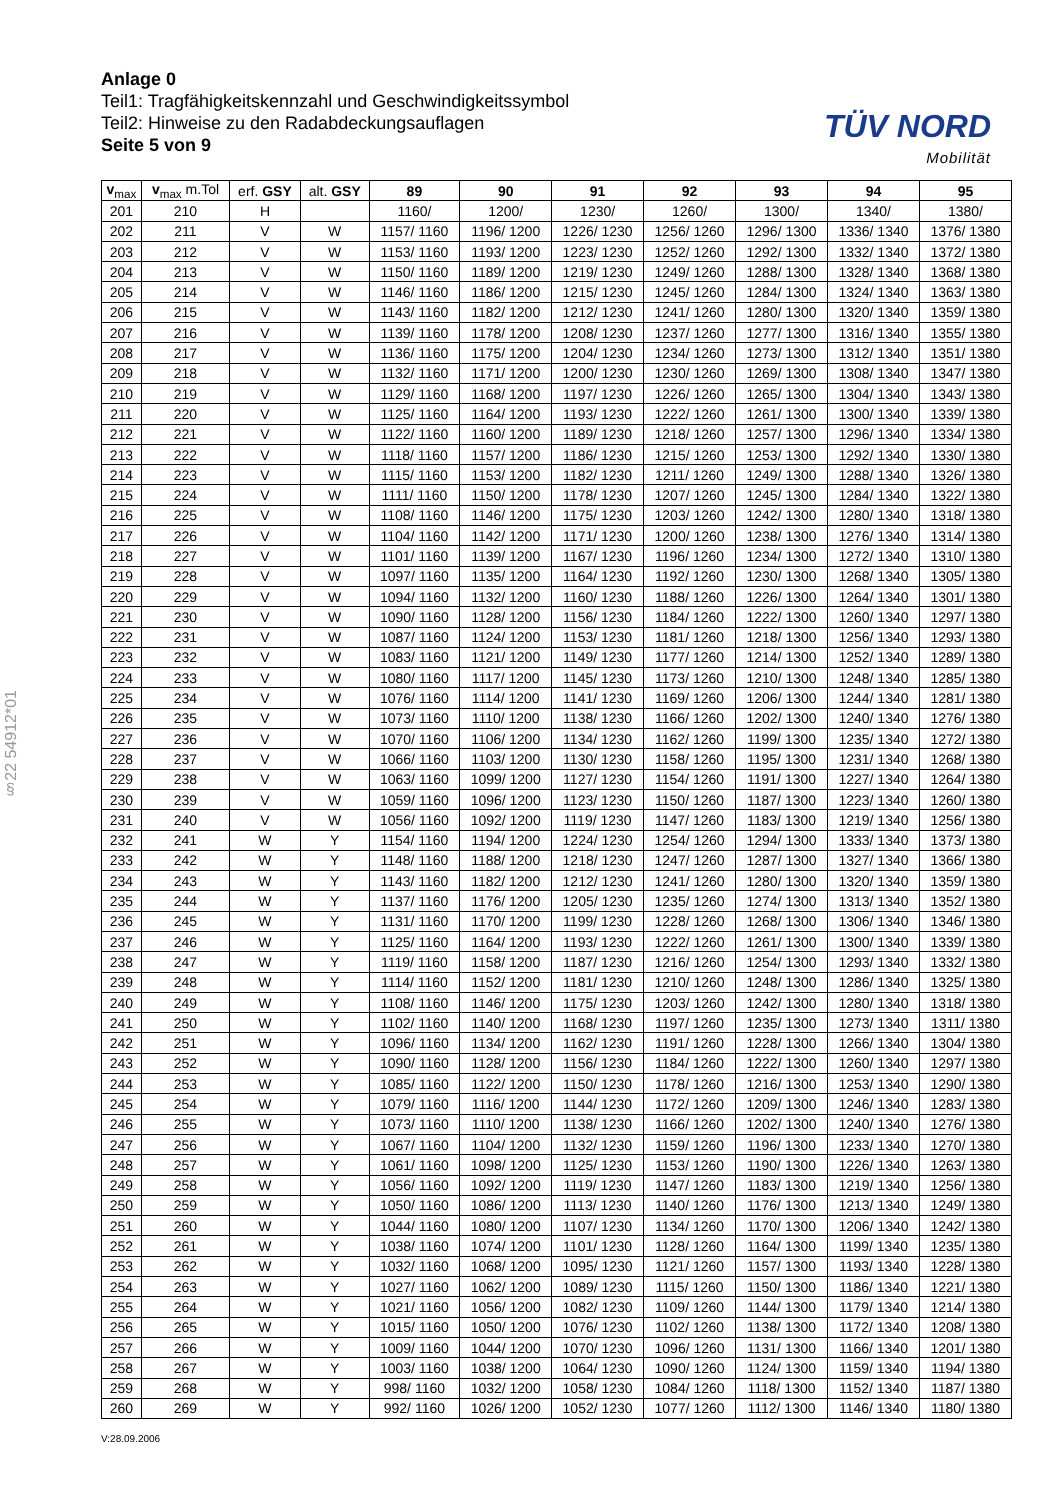§22 54912*01
Anlage 0
Teil1: Tragfähigkeitskennzahl und Geschwindigkeitssymbol
Teil2: Hinweise zu den Radabdeckungsauflagen
Seite 5 von 9
TÜV NORD
Mobilität
| v<sub>max</sub> | v<sub>max</sub> m.Tol | erf. GSY | alt. GSY | 89 | 90 | 91 | 92 | 93 | 94 | 95 |
| --- | --- | --- | --- | --- | --- | --- | --- | --- | --- | --- |
| 201 | 210 | H | | 1160/ | 1200/ | 1230/ | 1260/ | 1300/ | 1340/ | 1380/ |
| 202 | 211 | V | W | 1157/ 1160 | 1196/ 1200 | 1226/ 1230 | 1256/ 1260 | 1296/ 1300 | 1336/ 1340 | 1376/ 1380 |
| 203 | 212 | V | W | 1153/ 1160 | 1193/ 1200 | 1223/ 1230 | 1252/ 1260 | 1292/ 1300 | 1332/ 1340 | 1372/ 1380 |
| 204 | 213 | V | W | 1150/ 1160 | 1189/ 1200 | 1219/ 1230 | 1249/ 1260 | 1288/ 1300 | 1328/ 1340 | 1368/ 1380 |
| 205 | 214 | V | W | 1146/ 1160 | 1186/ 1200 | 1215/ 1230 | 1245/ 1260 | 1284/ 1300 | 1324/ 1340 | 1363/ 1380 |
| 206 | 215 | V | W | 1143/ 1160 | 1182/ 1200 | 1212/ 1230 | 1241/ 1260 | 1280/ 1300 | 1320/ 1340 | 1359/ 1380 |
| 207 | 216 | V | W | 1139/ 1160 | 1178/ 1200 | 1208/ 1230 | 1237/ 1260 | 1277/ 1300 | 1316/ 1340 | 1355/ 1380 |
| 208 | 217 | V | W | 1136/ 1160 | 1175/ 1200 | 1204/ 1230 | 1234/ 1260 | 1273/ 1300 | 1312/ 1340 | 1351/ 1380 |
| 209 | 218 | V | W | 1132/ 1160 | 1171/ 1200 | 1200/ 1230 | 1230/ 1260 | 1269/ 1300 | 1308/ 1340 | 1347/ 1380 |
| 210 | 219 | V | W | 1129/ 1160 | 1168/ 1200 | 1197/ 1230 | 1226/ 1260 | 1265/ 1300 | 1304/ 1340 | 1343/ 1380 |
| 211 | 220 | V | W | 1125/ 1160 | 1164/ 1200 | 1193/ 1230 | 1222/ 1260 | 1261/ 1300 | 1300/ 1340 | 1339/ 1380 |
| 212 | 221 | V | W | 1122/ 1160 | 1160/ 1200 | 1189/ 1230 | 1218/ 1260 | 1257/ 1300 | 1296/ 1340 | 1334/ 1380 |
| 213 | 222 | V | W | 1118/ 1160 | 1157/ 1200 | 1186/ 1230 | 1215/ 1260 | 1253/ 1300 | 1292/ 1340 | 1330/ 1380 |
| 214 | 223 | V | W | 1115/ 1160 | 1153/ 1200 | 1182/ 1230 | 1211/ 1260 | 1249/ 1300 | 1288/ 1340 | 1326/ 1380 |
| 215 | 224 | V | W | 1111/ 1160 | 1150/ 1200 | 1178/ 1230 | 1207/ 1260 | 1245/ 1300 | 1284/ 1340 | 1322/ 1380 |
| 216 | 225 | V | W | 1108/ 1160 | 1146/ 1200 | 1175/ 1230 | 1203/ 1260 | 1242/ 1300 | 1280/ 1340 | 1318/ 1380 |
| 217 | 226 | V | W | 1104/ 1160 | 1142/ 1200 | 1171/ 1230 | 1200/ 1260 | 1238/ 1300 | 1276/ 1340 | 1314/ 1380 |
| 218 | 227 | V | W | 1101/ 1160 | 1139/ 1200 | 1167/ 1230 | 1196/ 1260 | 1234/ 1300 | 1272/ 1340 | 1310/ 1380 |
| 219 | 228 | V | W | 1097/ 1160 | 1135/ 1200 | 1164/ 1230 | 1192/ 1260 | 1230/ 1300 | 1268/ 1340 | 1305/ 1380 |
| 220 | 229 | V | W | 1094/ 1160 | 1132/ 1200 | 1160/ 1230 | 1188/ 1260 | 1226/ 1300 | 1264/ 1340 | 1301/ 1380 |
| 221 | 230 | V | W | 1090/ 1160 | 1128/ 1200 | 1156/ 1230 | 1184/ 1260 | 1222/ 1300 | 1260/ 1340 | 1297/ 1380 |
| 222 | 231 | V | W | 1087/ 1160 | 1124/ 1200 | 1153/ 1230 | 1181/ 1260 | 1218/ 1300 | 1256/ 1340 | 1293/ 1380 |
| 223 | 232 | V | W | 1083/ 1160 | 1121/ 1200 | 1149/ 1230 | 1177/ 1260 | 1214/ 1300 | 1252/ 1340 | 1289/ 1380 |
| 224 | 233 | V | W | 1080/ 1160 | 1117/ 1200 | 1145/ 1230 | 1173/ 1260 | 1210/ 1300 | 1248/ 1340 | 1285/ 1380 |
| 225 | 234 | V | W | 1076/ 1160 | 1114/ 1200 | 1141/ 1230 | 1169/ 1260 | 1206/ 1300 | 1244/ 1340 | 1281/ 1380 |
| 226 | 235 | V | W | 1073/ 1160 | 1110/ 1200 | 1138/ 1230 | 1166/ 1260 | 1202/ 1300 | 1240/ 1340 | 1276/ 1380 |
| 227 | 236 | V | W | 1070/ 1160 | 1106/ 1200 | 1134/ 1230 | 1162/ 1260 | 1199/ 1300 | 1235/ 1340 | 1272/ 1380 |
| 228 | 237 | V | W | 1066/ 1160 | 1103/ 1200 | 1130/ 1230 | 1158/ 1260 | 1195/ 1300 | 1231/ 1340 | 1268/ 1380 |
| 229 | 238 | V | W | 1063/ 1160 | 1099/ 1200 | 1127/ 1230 | 1154/ 1260 | 1191/ 1300 | 1227/ 1340 | 1264/ 1380 |
| 230 | 239 | V | W | 1059/ 1160 | 1096/ 1200 | 1123/ 1230 | 1150/ 1260 | 1187/ 1300 | 1223/ 1340 | 1260/ 1380 |
| 231 | 240 | V | W | 1056/ 1160 | 1092/ 1200 | 1119/ 1230 | 1147/ 1260 | 1183/ 1300 | 1219/ 1340 | 1256/ 1380 |
| 232 | 241 | W | Y | 1154/ 1160 | 1194/ 1200 | 1224/ 1230 | 1254/ 1260 | 1294/ 1300 | 1333/ 1340 | 1373/ 1380 |
| 233 | 242 | W | Y | 1148/ 1160 | 1188/ 1200 | 1218/ 1230 | 1247/ 1260 | 1287/ 1300 | 1327/ 1340 | 1366/ 1380 |
| 234 | 243 | W | Y | 1143/ 1160 | 1182/ 1200 | 1212/ 1230 | 1241/ 1260 | 1280/ 1300 | 1320/ 1340 | 1359/ 1380 |
| 235 | 244 | W | Y | 1137/ 1160 | 1176/ 1200 | 1205/ 1230 | 1235/ 1260 | 1274/ 1300 | 1313/ 1340 | 1352/ 1380 |
| 236 | 245 | W | Y | 1131/ 1160 | 1170/ 1200 | 1199/ 1230 | 1228/ 1260 | 1268/ 1300 | 1306/ 1340 | 1346/ 1380 |
| 237 | 246 | W | Y | 1125/ 1160 | 1164/ 1200 | 1193/ 1230 | 1222/ 1260 | 1261/ 1300 | 1300/ 1340 | 1339/ 1380 |
| 238 | 247 | W | Y | 1119/ 1160 | 1158/ 1200 | 1187/ 1230 | 1216/ 1260 | 1254/ 1300 | 1293/ 1340 | 1332/ 1380 |
| 239 | 248 | W | Y | 1114/ 1160 | 1152/ 1200 | 1181/ 1230 | 1210/ 1260 | 1248/ 1300 | 1286/ 1340 | 1325/ 1380 |
| 240 | 249 | W | Y | 1108/ 1160 | 1146/ 1200 | 1175/ 1230 | 1203/ 1260 | 1242/ 1300 | 1280/ 1340 | 1318/ 1380 |
| 241 | 250 | W | Y | 1102/ 1160 | 1140/ 1200 | 1168/ 1230 | 1197/ 1260 | 1235/ 1300 | 1273/ 1340 | 1311/ 1380 |
| 242 | 251 | W | Y | 1096/ 1160 | 1134/ 1200 | 1162/ 1230 | 1191/ 1260 | 1228/ 1300 | 1266/ 1340 | 1304/ 1380 |
| 243 | 252 | W | Y | 1090/ 1160 | 1128/ 1200 | 1156/ 1230 | 1184/ 1260 | 1222/ 1300 | 1260/ 1340 | 1297/ 1380 |
| 244 | 253 | W | Y | 1085/ 1160 | 1122/ 1200 | 1150/ 1230 | 1178/ 1260 | 1216/ 1300 | 1253/ 1340 | 1290/ 1380 |
| 245 | 254 | W | Y | 1079/ 1160 | 1116/ 1200 | 1144/ 1230 | 1172/ 1260 | 1209/ 1300 | 1246/ 1340 | 1283/ 1380 |
| 246 | 255 | W | Y | 1073/ 1160 | 1110/ 1200 | 1138/ 1230 | 1166/ 1260 | 1202/ 1300 | 1240/ 1340 | 1276/ 1380 |
| 247 | 256 | W | Y | 1067/ 1160 | 1104/ 1200 | 1132/ 1230 | 1159/ 1260 | 1196/ 1300 | 1233/ 1340 | 1270/ 1380 |
| 248 | 257 | W | Y | 1061/ 1160 | 1098/ 1200 | 1125/ 1230 | 1153/ 1260 | 1190/ 1300 | 1226/ 1340 | 1263/ 1380 |
| 249 | 258 | W | Y | 1056/ 1160 | 1092/ 1200 | 1119/ 1230 | 1147/ 1260 | 1183/ 1300 | 1219/ 1340 | 1256/ 1380 |
| 250 | 259 | W | Y | 1050/ 1160 | 1086/ 1200 | 1113/ 1230 | 1140/ 1260 | 1176/ 1300 | 1213/ 1340 | 1249/ 1380 |
| 251 | 260 | W | Y | 1044/ 1160 | 1080/ 1200 | 1107/ 1230 | 1134/ 1260 | 1170/ 1300 | 1206/ 1340 | 1242/ 1380 |
| 252 | 261 | W | Y | 1038/ 1160 | 1074/ 1200 | 1101/ 1230 | 1128/ 1260 | 1164/ 1300 | 1199/ 1340 | 1235/ 1380 |
| 253 | 262 | W | Y | 1032/ 1160 | 1068/ 1200 | 1095/ 1230 | 1121/ 1260 | 1157/ 1300 | 1193/ 1340 | 1228/ 1380 |
| 254 | 263 | W | Y | 1027/ 1160 | 1062/ 1200 | 1089/ 1230 | 1115/ 1260 | 1150/ 1300 | 1186/ 1340 | 1221/ 1380 |
| 255 | 264 | W | Y | 1021/ 1160 | 1056/ 1200 | 1082/ 1230 | 1109/ 1260 | 1144/ 1300 | 1179/ 1340 | 1214/ 1380 |
| 256 | 265 | W | Y | 1015/ 1160 | 1050/ 1200 | 1076/ 1230 | 1102/ 1260 | 1138/ 1300 | 1172/ 1340 | 1208/ 1380 |
| 257 | 266 | W | Y | 1009/ 1160 | 1044/ 1200 | 1070/ 1230 | 1096/ 1260 | 1131/ 1300 | 1166/ 1340 | 1201/ 1380 |
| 258 | 267 | W | Y | 1003/ 1160 | 1038/ 1200 | 1064/ 1230 | 1090/ 1260 | 1124/ 1300 | 1159/ 1340 | 1194/ 1380 |
| 259 | 268 | W | Y | 998/ 1160 | 1032/ 1200 | 1058/ 1230 | 1084/ 1260 | 1118/ 1300 | 1152/ 1340 | 1187/ 1380 |
| 260 | 269 | W | Y | 992/ 1160 | 1026/ 1200 | 1052/ 1230 | 1077/ 1260 | 1112/ 1300 | 1146/ 1340 | 1180/ 1380 |
V:28.09.2006